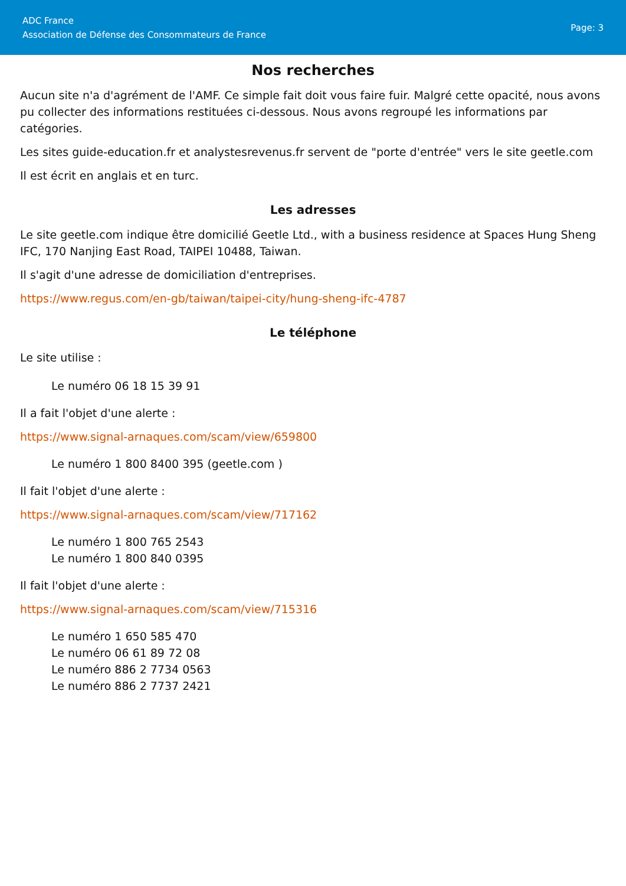ADC France
Association de Défense des Consommateurs de France
Page: 3
Nos recherches
Aucun site n'a d'agrément de l'AMF. Ce simple fait doit vous faire fuir. Malgré cette opacité, nous avons pu collecter des informations restituées ci-dessous. Nous avons regroupé les informations par catégories.
Les sites guide-education.fr et analystesrevenus.fr servent de "porte d'entrée" vers le site geetle.com
Il est écrit en anglais et en turc.
Les adresses
Le site geetle.com indique être domicilié Geetle Ltd., with a business residence at Spaces Hung Sheng IFC, 170 Nanjing East Road, TAIPEI 10488, Taiwan.
Il s'agit d'une adresse de domiciliation d'entreprises.
https://www.regus.com/en-gb/taiwan/taipei-city/hung-sheng-ifc-4787
Le téléphone
Le site utilise :
Le numéro 06 18 15 39 91
Il a fait l'objet d'une alerte :
https://www.signal-arnaques.com/scam/view/659800
Le numéro 1 800 8400 395 (geetle.com )
Il fait l'objet d'une alerte :
https://www.signal-arnaques.com/scam/view/717162
Le numéro 1 800 765 2543
Le numéro 1 800 840 0395
Il fait l'objet d'une alerte :
https://www.signal-arnaques.com/scam/view/715316
Le numéro 1 650 585 470
Le numéro 06 61 89 72 08
Le numéro 886 2 7734 0563
Le numéro 886 2 7737 2421